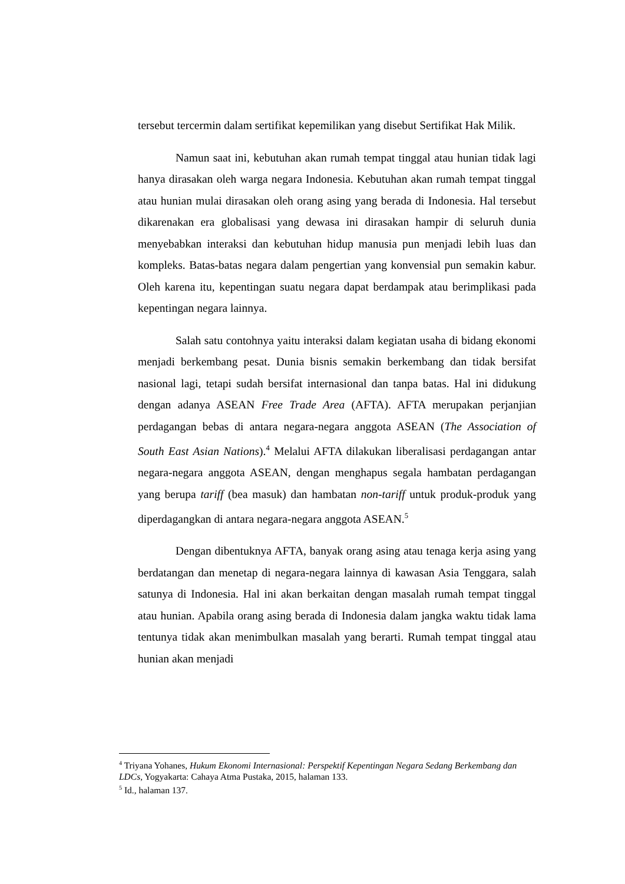tersebut tercermin dalam sertifikat kepemilikan yang disebut Sertifikat Hak Milik.
Namun saat ini, kebutuhan akan rumah tempat tinggal atau hunian tidak lagi hanya dirasakan oleh warga negara Indonesia. Kebutuhan akan rumah tempat tinggal atau hunian mulai dirasakan oleh orang asing yang berada di Indonesia. Hal tersebut dikarenakan era globalisasi yang dewasa ini dirasakan hampir di seluruh dunia menyebabkan interaksi dan kebutuhan hidup manusia pun menjadi lebih luas dan kompleks. Batas-batas negara dalam pengertian yang konvensial pun semakin kabur. Oleh karena itu, kepentingan suatu negara dapat berdampak atau berimplikasi pada kepentingan negara lainnya.
Salah satu contohnya yaitu interaksi dalam kegiatan usaha di bidang ekonomi menjadi berkembang pesat. Dunia bisnis semakin berkembang dan tidak bersifat nasional lagi, tetapi sudah bersifat internasional dan tanpa batas. Hal ini didukung dengan adanya ASEAN Free Trade Area (AFTA). AFTA merupakan perjanjian perdagangan bebas di antara negara-negara anggota ASEAN (The Association of South East Asian Nations).<sup>4</sup> Melalui AFTA dilakukan liberalisasi perdagangan antar negara-negara anggota ASEAN, dengan menghapus segala hambatan perdagangan yang berupa tariff (bea masuk) dan hambatan non-tariff untuk produk-produk yang diperdagangkan di antara negara-negara anggota ASEAN.<sup>5</sup>
Dengan dibentuknya AFTA, banyak orang asing atau tenaga kerja asing yang berdatangan dan menetap di negara-negara lainnya di kawasan Asia Tenggara, salah satunya di Indonesia. Hal ini akan berkaitan dengan masalah rumah tempat tinggal atau hunian. Apabila orang asing berada di Indonesia dalam jangka waktu tidak lama tentunya tidak akan menimbulkan masalah yang berarti. Rumah tempat tinggal atau hunian akan menjadi
<sup>4</sup> Triyana Yohanes, Hukum Ekonomi Internasional: Perspektif Kepentingan Negara Sedang Berkembang dan LDCs, Yogyakarta: Cahaya Atma Pustaka, 2015, halaman 133.
<sup>5</sup> Id., halaman 137.